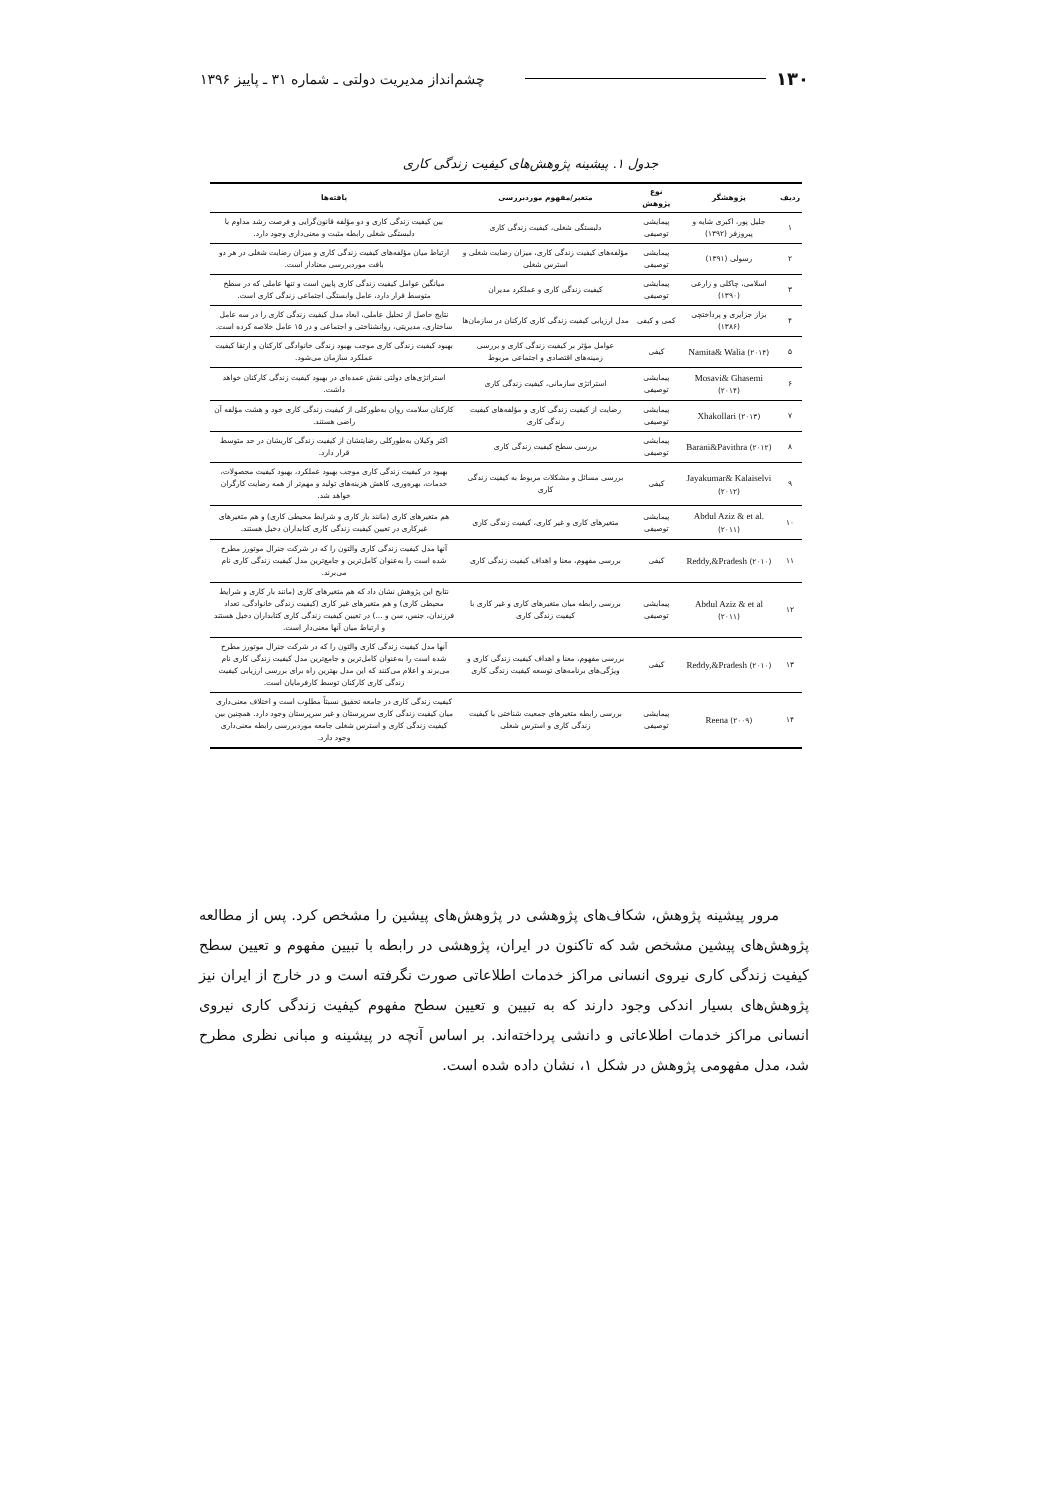۱۳۰ چشم‌انداز مدیریت دولتی ـ شماره ۳۱ ـ پاییز ۱۳۹۶
جدول ۱. پیشینه پژوهش‌های کیفیت زندگی کاری
| ردیف | پژوهشگر | نوع پژوهش | متغیر/مفهوم موردبررسی | یافته‌ها |
| --- | --- | --- | --- | --- |
| ۱ | جلیل پور، اکبری شایه و پیروزفر (۱۳۹۲) | پیمایشی توصیفی | دلبستگی شغلی، کیفیت زندگی کاری | بین کیفیت زندگی کاری و دو مؤلفه قانون‌گرایی و فرصت رشد مداوم با دلبستگی شغلی رابطه مثبت و معنی‌داری وجود دارد. |
| ۲ | رسولی (۱۳۹۱) | پیمایشی توصیفی | مؤلفه‌های کیفیت زندگی کاری، میزان رضایت شغلی و استرس شغلی | ارتباط میان مؤلفه‌های کیفیت زندگی کاری و میزان رضایت شغلی در هر دو بافت موردبررسی معنادار است. |
| ۳ | اسلامی، چاکلی و زارعی (۱۳۹۰) | پیمایشی توصیفی | کیفیت زندگی کاری و عملکرد مدیران | میانگین عوامل کیفیت زندگی کاری پایین است و تنها عاملی که در سطح متوسط قرار دارد، عامل وابستگی اجتماعی زندگی کاری است. |
| ۴ | بزاز جزایری و پرداختچی (۱۳۸۶) | کمی و کیفی | مدل ارزیابی کیفیت زندگی کاری کارکنان در سازمان‌ها | نتایج حاصل از تحلیل عاملی، ابعاد مدل کیفیت زندگی کاری را در سه عامل ساختاری، مدیریتی، روانشناختی و اجتماعی و در ۱۵ عامل خلاصه کرده است. |
| ۵ | Namita& Walia (۲۰۱۴) | کیفی | عوامل مؤثر بر کیفیت زندگی کاری و بررسی زمینه‌های اقتصادی و اجتماعی مربوط | بهبود کیفیت زندگی کاری موجب بهبود زندگی خانوادگی کارکنان و ارتقا کیفیت عملکرد سازمان می‌شود. |
| ۶ | Mosavi& Ghasemi (۲۰۱۴) | پیمایشی توصیفی | استراتژی سازمانی، کیفیت زندگی کاری | استراتژی‌های دولتی نقش عمده‌ای در بهبود کیفیت زندگی کارکنان خواهد داشت. |
| ۷ | Xhakollari (۲۰۱۳) | پیمایشی توصیفی | رضایت از کیفیت زندگی کاری و مؤلفه‌های کیفیت زندگی کاری | کارکنان سلامت روان به‌طورکلی از کیفیت زندگی کاری خود و هشت مؤلفه آن راضی هستند. |
| ۸ | Barani&Pavithra (۲۰۱۲) | پیمایشی توصیفی | بررسی سطح کیفیت زندگی کاری | اکثر وکیلان به‌طورکلی رضایتشان از کیفیت زندگی کاریشان در حد متوسط قرار دارد. |
| ۹ | Jayakumar& Kalaiselvi (۲۰۱۲) | کیفی | بررسی مسائل و مشکلات مربوط به کیفیت زندگی کاری | بهبود در کیفیت زندگی کاری موجب بهبود عملکرد، بهبود کیفیت محصولات، خدمات، بهره‌وری، کاهش هزینه‌های تولید و مهم‌تر از همه رضایت کارگران خواهد شد. |
| ۱۰ | Abdul Aziz & et al. (۲۰۱۱) | پیمایشی توصیفی | متغیرهای کاری و غیر کاری، کیفیت زندگی کاری | هم متغیرهای کاری (مانند بار کاری و شرایط محیطی کاری) و هم متغیرهای غیرکاری در تعیین کیفیت زندگی کاری کتابداران دخیل هستند. |
| ۱۱ | Reddy,&Pradesh (۲۰۱۰) | کیفی | بررسی مفهوم، معنا و اهداف کیفیت زندگی کاری | آنها مدل کیفیت زندگی کاری والتون را که در شرکت جنرال موتورز مطرح شده است را به‌عنوان کامل‌ترین و جامع‌ترین مدل کیفیت زندگی کاری نام می‌برند. |
| ۱۲ | Abdul Aziz & et al (۲۰۱۱) | پیمایشی توصیفی | بررسی رابطه میان متغیرهای کاری و غیر کاری با کیفیت زندگی کاری | نتایج این پژوهش نشان داد که هم متغیرهای کاری (مانند بار کاری و شرایط محیطی کاری) و هم متغیرهای غیر کاری (کیفیت زندگی خانوادگی، تعداد فرزندان، جنس، سن و ...) در تعیین کیفیت زندگی کاری کتابداران دخیل هستند و ارتباط میان آنها معنی‌دار است. |
| ۱۳ | Reddy,&Pradesh (۲۰۱۰) | کیفی | بررسی مفهوم، معنا و اهداف کیفیت زندگی کاری و ویژگی‌های برنامه‌های توسعه کیفیت زندگی کاری | آنها مدل کیفیت زندگی کاری والتون را که در شرکت جنرال موتورز مطرح شده است را به‌عنوان کامل‌ترین و جامع‌ترین مدل کیفیت زندگی کاری نام می‌برند و اعلام می‌کنند که این مدل بهترین راه برای بررسی ارزیابی کیفیت زندگی کاری کارکنان توسط کارفرمایان است. |
| ۱۴ | Reena (۲۰۰۹) | پیمایشی توصیفی | بررسی رابطه متغیرهای جمعیت شناختی با کیفیت زندگی کاری و استرس شغلی | کیفیت زندگی کاری در جامعه تحقیق نسبتاً مطلوب است و اختلاف معنی‌داری میان کیفیت زندگی کاری سرپرستان و غیر سرپرستان وجود دارد. همچنین بین کیفیت زندگی کاری و استرس شغلی جامعه موردبررسی رابطه معنی‌داری وجود دارد. |
مرور پیشینه پژوهش، شکاف‌های پژوهشی در پژوهش‌های پیشین را مشخص کرد. پس از مطالعه پژوهش‌های پیشین مشخص شد که تاکنون در ایران، پژوهشی در رابطه با تبیین مفهوم و تعیین سطح کیفیت زندگی کاری نیروی انسانی مراکز خدمات اطلاعاتی صورت نگرفته است و در خارج از ایران نیز پژوهش‌های بسیار اندکی وجود دارند که به تبیین و تعیین سطح مفهوم کیفیت زندگی کاری نیروی انسانی مراکز خدمات اطلاعاتی و دانشی پرداخته‌اند. بر اساس آنچه در پیشینه و مبانی نظری مطرح شد، مدل مفهومی پژوهش در شکل ۱، نشان داده شده است.